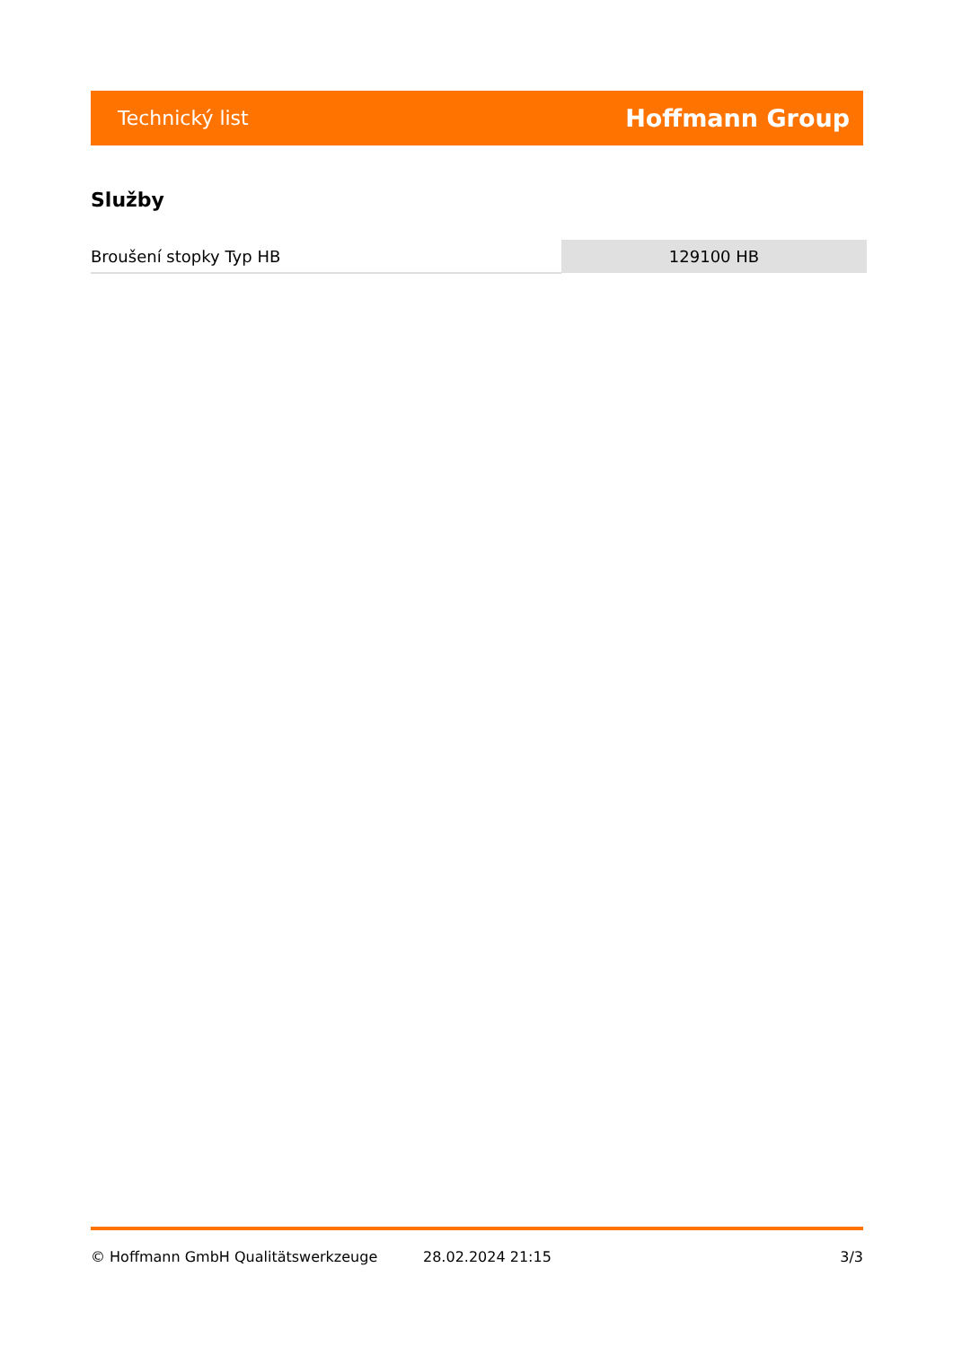Technický list Hoffmann Group
Služby
| Broušení stopky Typ HB | 129100 HB |
© Hoffmann GmbH Qualitätswerkzeuge 28.02.2024 21:15 3/3